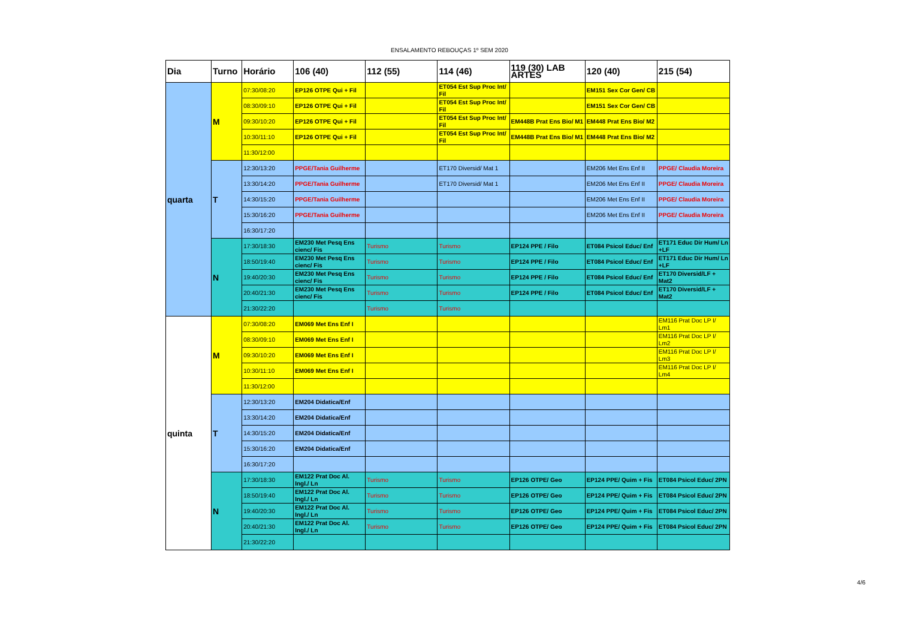ENSALAMENTO REBOUÇAS 1º SEM 2020
| Dia | Turno | Horário | 106 (40) | 112 (55) | 114 (46) | 119 (30) LAB ARTES | 120 (40) | 215 (54) |
| --- | --- | --- | --- | --- | --- | --- | --- | --- |
| quarta | M | 07:30/08:20 | EP126 OTPE Qui + Fil | | ET054 Est Sup Proc Int/ Fil | | EM151 Sex Cor Gen/ CB | |
| | | 08:30/09:10 | EP126 OTPE Qui + Fil | | ET054 Est Sup Proc Int/ Fil | | EM151 Sex Cor Gen/ CB | |
| | | 09:30/10:20 | EP126 OTPE Qui + Fil | | ET054 Est Sup Proc Int/ Fil | EM448B Prat Ens Bio/ M1 | EM448 Prat Ens Bio/ M2 | |
| | | 10:30/11:10 | EP126 OTPE Qui + Fil | | ET054 Est Sup Proc Int/ Fil | EM448B Prat Ens Bio/ M1 | EM448 Prat Ens Bio/ M2 | |
| | | 11:30/12:00 | | | | | | |
| | T | 12:30/13:20 | PPGE/Tania Guilherme | | ET170 Diversid/ Mat 1 | | EM206 Met Ens Enf II | PPGE/ Claudia Moreira |
| | | 13:30/14:20 | PPGE/Tania Guilherme | | ET170 Diversid/ Mat 1 | | EM206 Met Ens Enf II | PPGE/ Claudia Moreira |
| | | 14:30/15:20 | PPGE/Tania Guilherme | | | | EM206 Met Ens Enf II | PPGE/ Claudia Moreira |
| | | 15:30/16:20 | PPGE/Tania Guilherme | | | | EM206 Met Ens Enf II | PPGE/ Claudia Moreira |
| | | 16:30/17:20 | | | | | | |
| | N | 17:30/18:30 | EM230 Met Pesq Ens cienc/ Fis | Turismo | Turismo | EP124 PPE / Filo | ET084 Psicol Educ/ Enf | ET171 Educ Dir Hum/ Ln +LF |
| | | 18:50/19:40 | EM230 Met Pesq Ens cienc/ Fis | Turismo | Turismo | EP124 PPE / Filo | ET084 Psicol Educ/ Enf | ET171 Educ Dir Hum/ Ln +LF |
| | | 19:40/20:30 | EM230 Met Pesq Ens cienc/ Fis | Turismo | Turismo | EP124 PPE / Filo | ET084 Psicol Educ/ Enf | ET170 Diversid/LF + Mat2 |
| | | 20:40/21:30 | EM230 Met Pesq Ens cienc/ Fis | Turismo | Turismo | EP124 PPE / Filo | ET084 Psicol Educ/ Enf | ET170 Diversid/LF + Mat2 |
| | | 21:30/22:20 | | Turismo | Turismo | | | |
| quinta | M | 07:30/08:20 | EM069 Met Ens Enf I | | | | | EM116 Prat Doc LP I/ Lm1 |
| | | 08:30/09:10 | EM069 Met Ens Enf I | | | | | EM116 Prat Doc LP I/ Lm2 |
| | | 09:30/10:20 | EM069 Met Ens Enf I | | | | | EM116 Prat Doc LP I/ Lm3 |
| | | 10:30/11:10 | EM069 Met Ens Enf I | | | | | EM116 Prat Doc LP I/ Lm4 |
| | | 11:30/12:00 | | | | | | |
| | T | 12:30/13:20 | EM204 Didatica/Enf | | | | | |
| | | 13:30/14:20 | EM204 Didatica/Enf | | | | | |
| | | 14:30/15:20 | EM204 Didatica/Enf | | | | | |
| | | 15:30/16:20 | EM204 Didatica/Enf | | | | | |
| | | 16:30/17:20 | | | | | | |
| | N | 17:30/18:30 | EM122 Prat Doc Al. Ingl./ Ln | Turismo | Turismo | EP126 OTPE/ Geo | EP124 PPE/ Quim + Fis | ET084 Psicol Educ/ 2PN |
| | | 18:50/19:40 | EM122 Prat Doc Al. Ingl./ Ln | Turismo | Turismo | EP126 OTPE/ Geo | EP124 PPE/ Quim + Fis | ET084 Psicol Educ/ 2PN |
| | | 19:40/20:30 | EM122 Prat Doc Al. Ingl./ Ln | Turismo | Turismo | EP126 OTPE/ Geo | EP124 PPE/ Quim + Fis | ET084 Psicol Educ/ 2PN |
| | | 20:40/21:30 | EM122 Prat Doc Al. Ingl./ Ln | Turismo | Turismo | EP126 OTPE/ Geo | EP124 PPE/ Quim + Fis | ET084 Psicol Educ/ 2PN |
| | | 21:30/22:20 | | | | | | |
4/6